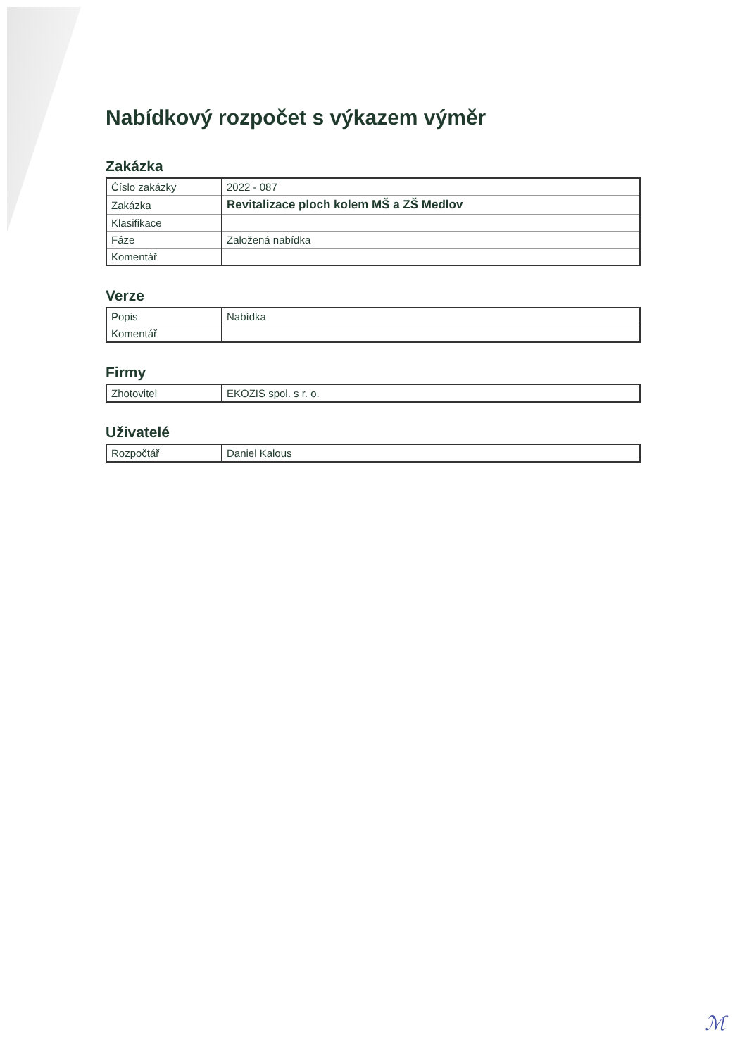Nabídkový rozpočet s výkazem výměr
Zakázka
| Číslo zakázky | 2022 - 087 |
| Zakázka | Revitalizace ploch kolem MŠ a ZŠ Medlov |
| Klasifikace | |
| Fáze | Založená nabídka |
| Komentář | |
Verze
| Popis | Nabídka |
| Komentář | |
Firmy
| Zhotovitel | EKOZIS spol. s r. o. |
Uživatelé
| Rozpočtář | Daniel Kalous |
ℳ